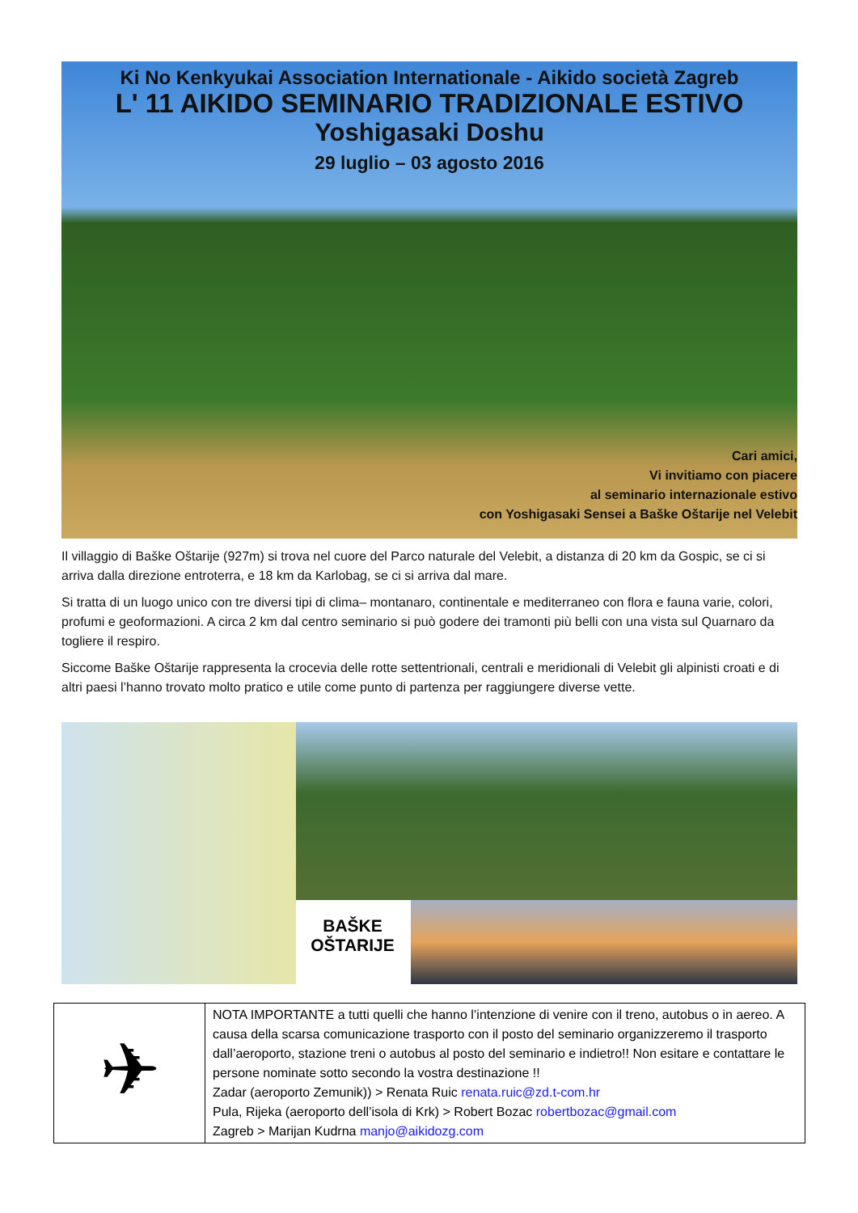Ki No Kenkyukai Association Internationale - Aikido società Zagreb
L' 11 AIKIDO SEMINARIO TRADIZIONALE ESTIVO
Yoshigasaki Doshu
29 luglio – 03 agosto 2016
Cari amici,
Vi invitiamo con piacere
al seminario internazionale estivo
con Yoshigasaki Sensei a Baške Oštarije nel Velebit
Il villaggio di Baške Oštarije (927m) si trova nel cuore del Parco naturale del Velebit, a distanza di 20 km da Gospic, se ci si arriva dalla direzione entroterra, e 18 km da Karlobag, se ci si arriva dal mare.
Si tratta di un luogo unico con tre diversi tipi di clima– montanaro, continentale e mediterraneo con flora e fauna varie, colori, profumi e geoformazioni. A circa 2 km dal centro seminario si può godere dei tramonti più belli con una vista sul Quarnaro da togliere il respiro.
Siccome Baške Oštarije rappresenta la crocevia delle rotte settentrionali, centrali e meridionali di Velebit gli alpinisti croati e di altri paesi l’hanno trovato molto pratico e utile come punto di partenza per raggiungere diverse vette.
BAŠKE
OŠTARIJE
| ✈ | NOTA IMPORTANTE a tutti quelli che hanno l’intenzione di venire con il treno, autobus o in aereo. A causa della scarsa comunicazione trasporto con il posto del seminario organizzeremo il trasporto dall’aeroporto, stazione treni o autobus al posto del seminario e indietro!! Non esitare e contattare le persone nominate sotto secondo la vostra destinazione !! Zadar (aeroporto Zemunik)) > Renata Ruic renata.ruic@zd.t-com.hr Pula, Rijeka (aeroporto dell’isola di Krk) > Robert Bozac robertbozac@gmail.com Zagreb > Marijan Kudrna manjo@aikidozg.com |